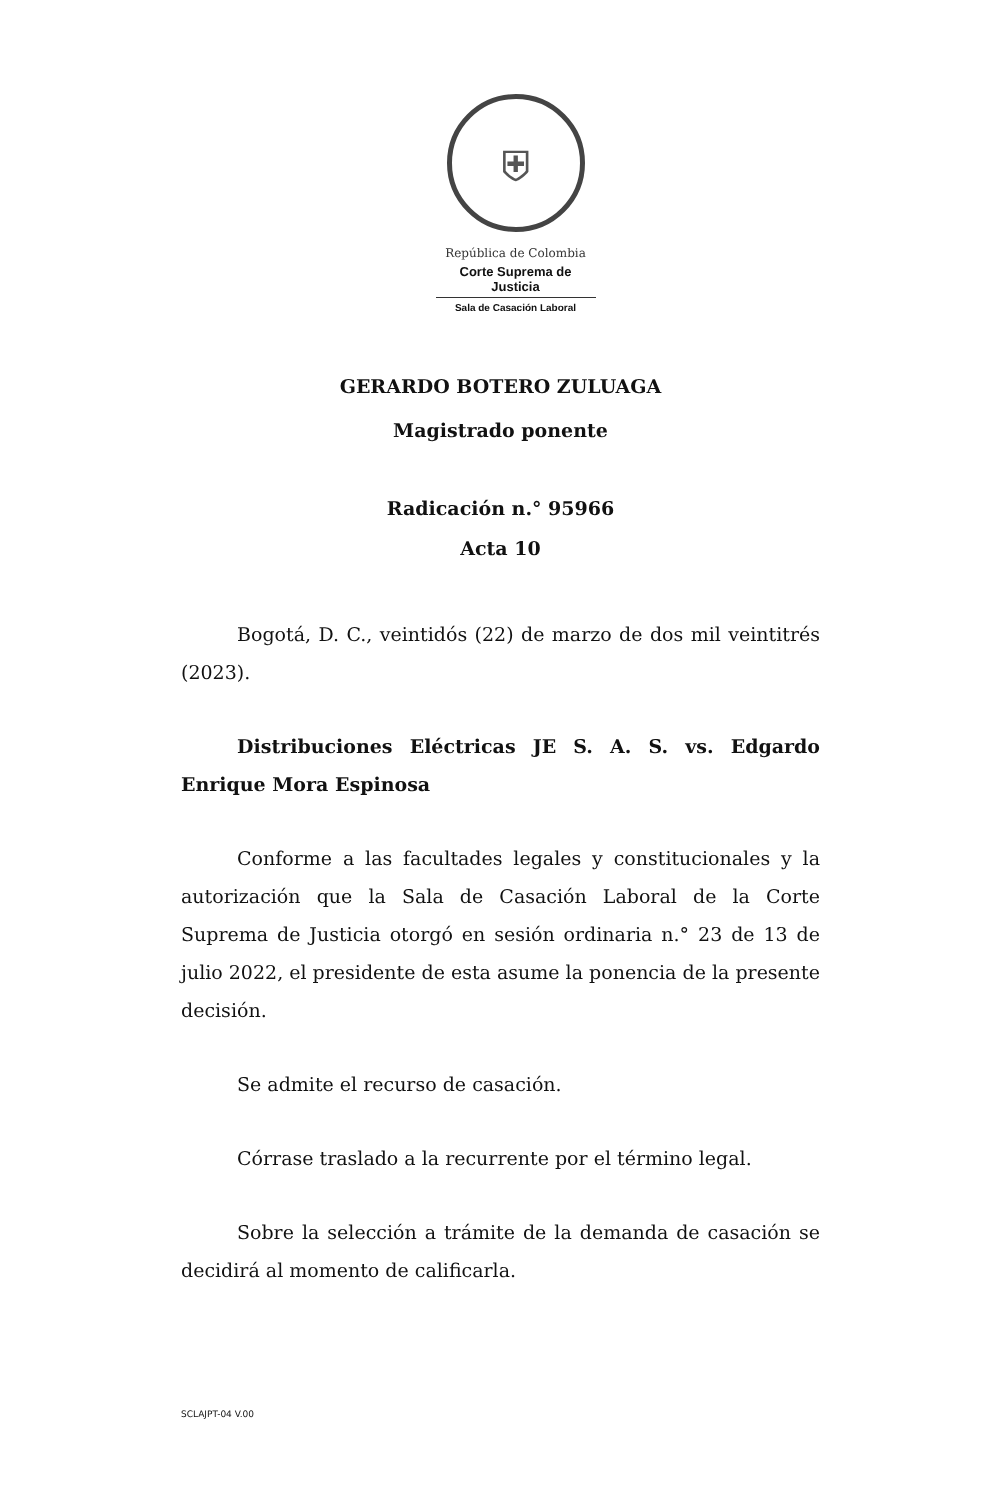⛨
República de Colombia
Corte Suprema de Justicia
Sala de Casación Laboral
GERARDO BOTERO ZULUAGA
Magistrado ponente
Radicación n.° 95966
Acta 10
Bogotá, D. C., veintidós (22) de marzo de dos mil veintitrés (2023).
Distribuciones Eléctricas JE S. A. S. vs. Edgardo Enrique Mora Espinosa
Conforme a las facultades legales y constitucionales y la autorización que la Sala de Casación Laboral de la Corte Suprema de Justicia otorgó en sesión ordinaria n.° 23 de 13 de julio 2022, el presidente de esta asume la ponencia de la presente decisión.
Se admite el recurso de casación.
Córrase traslado a la recurrente por el término legal.
Sobre la selección a trámite de la demanda de casación se decidirá al momento de calificarla.
SCLAJPT-04 V.00